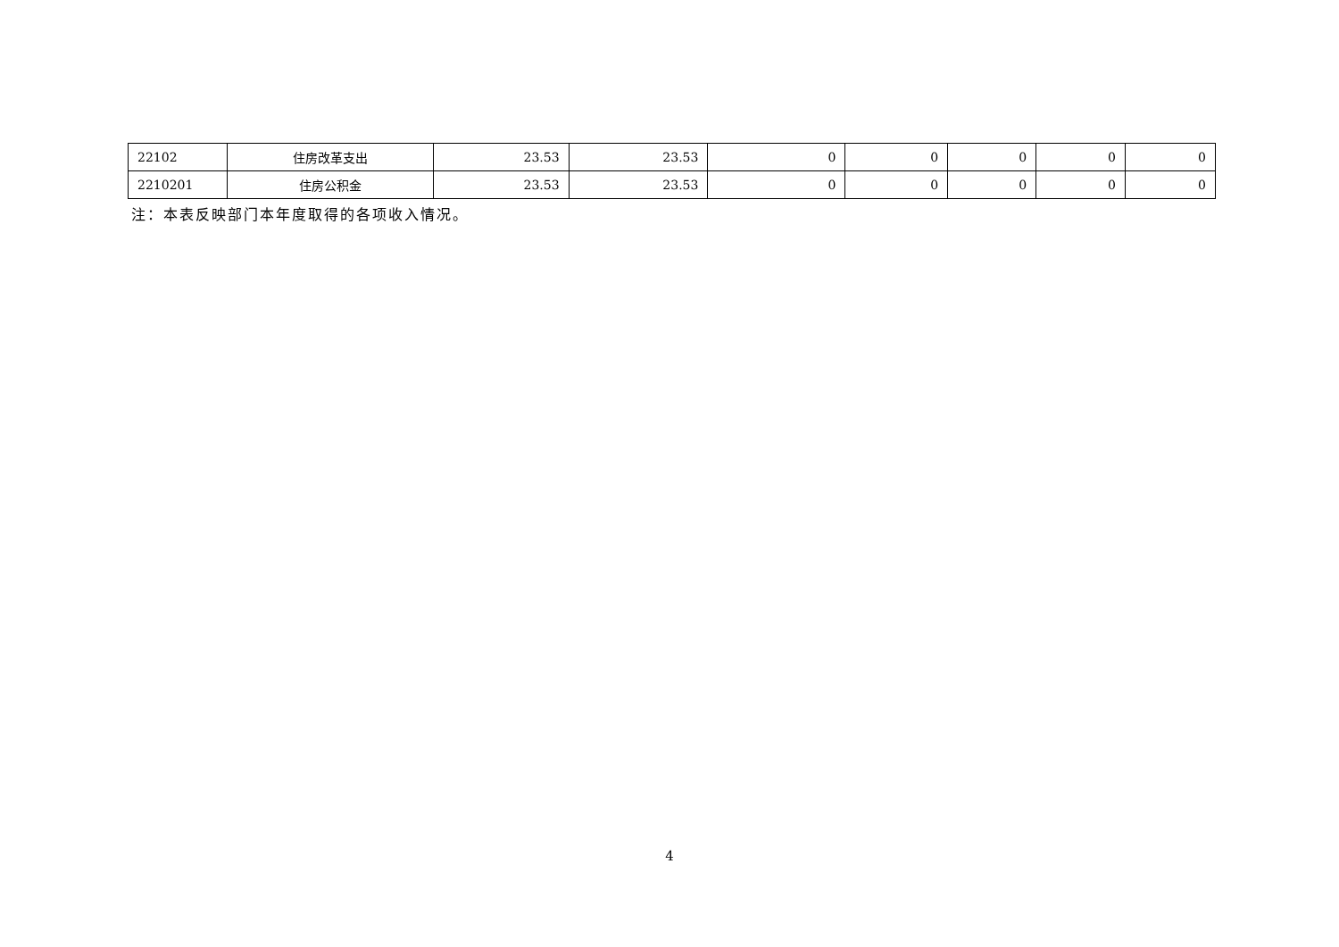| 22102 | 住房改革支出 | 23.53 | 23.53 | 0 | 0 | 0 | 0 | 0 |
| 2210201 | 住房公积金 | 23.53 | 23.53 | 0 | 0 | 0 | 0 | 0 |
注：本表反映部门本年度取得的各项收入情况。
4